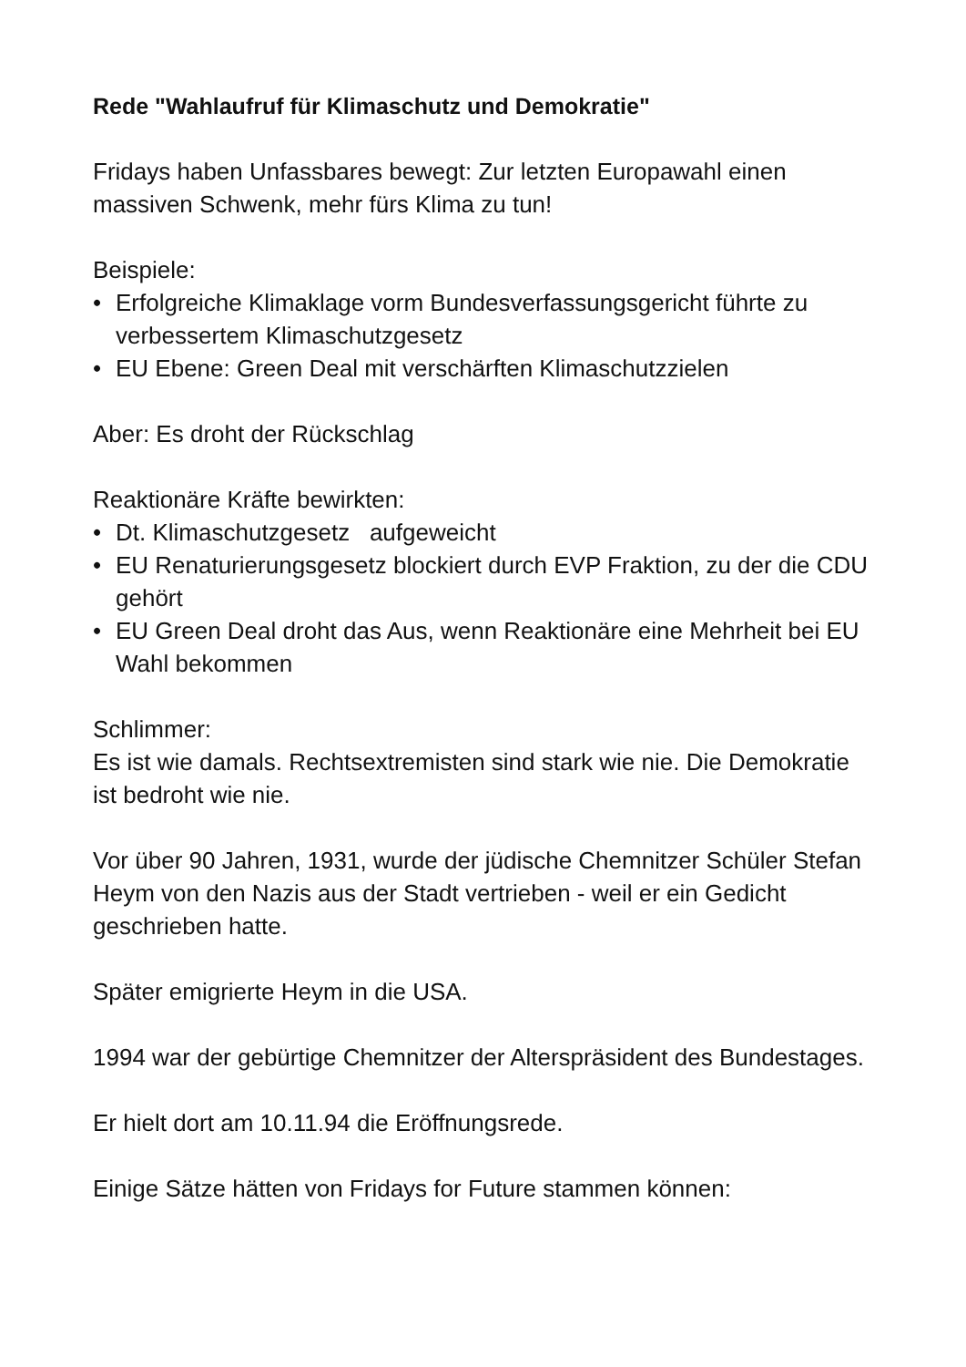Rede "Wahlaufruf für Klimaschutz und Demokratie"
Fridays haben Unfassbares bewegt: Zur letzten Europawahl einen massiven Schwenk, mehr fürs Klima zu tun!
Beispiele:
• Erfolgreiche Klimaklage vorm Bundesverfassungsgericht führte zu verbessertem Klimaschutzgesetz
• EU Ebene: Green Deal mit verschärften Klimaschutzzielen
Aber: Es droht der Rückschlag
Reaktionäre Kräfte bewirkten:
• Dt. Klimaschutzgesetz aufgeweicht
• EU Renaturierungsgesetz blockiert durch EVP Fraktion, zu der die CDU gehört
• EU Green Deal droht das Aus, wenn Reaktionäre eine Mehrheit bei EU Wahl bekommen
Schlimmer:
Es ist wie damals. Rechtsextremisten sind stark wie nie. Die Demokratie ist bedroht wie nie.
Vor über 90 Jahren, 1931, wurde der jüdische Chemnitzer Schüler Stefan Heym von den Nazis aus der Stadt vertrieben - weil er ein Gedicht geschrieben hatte.
Später emigrierte Heym in die USA.
1994 war der gebürtige Chemnitzer der Alterspräsident des Bundestages.
Er hielt dort am 10.11.94 die Eröffnungsrede.
Einige Sätze hätten von Fridays for Future stammen können: